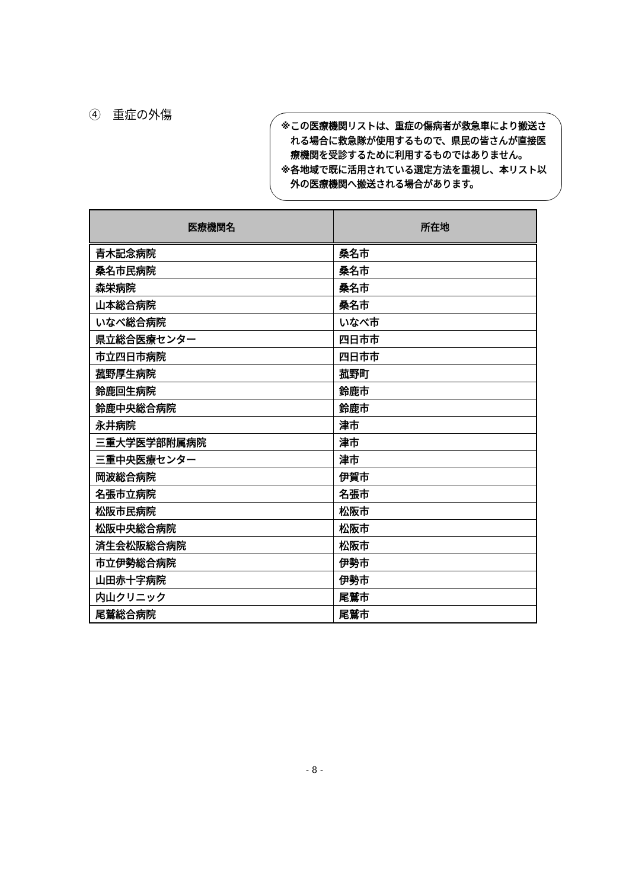④　重症の外傷
※この医療機関リストは、重症の傷病者が救急車により搬送される場合に救急隊が使用するもので、県民の皆さんが直接医療機関を受診するために利用するものではありません。
※各地域で既に活用されている選定方法を重視し、本リスト以外の医療機関へ搬送される場合があります。
| 医療機関名 | 所在地 |
| --- | --- |
| 青木記念病院 | 桑名市 |
| 桑名市民病院 | 桑名市 |
| 森栄病院 | 桑名市 |
| 山本総合病院 | 桑名市 |
| いなべ総合病院 | いなべ市 |
| 県立総合医療センター | 四日市市 |
| 市立四日市病院 | 四日市市 |
| 菰野厚生病院 | 菰野町 |
| 鈴鹿回生病院 | 鈴鹿市 |
| 鈴鹿中央総合病院 | 鈴鹿市 |
| 永井病院 | 津市 |
| 三重大学医学部附属病院 | 津市 |
| 三重中央医療センター | 津市 |
| 岡波総合病院 | 伊賀市 |
| 名張市立病院 | 名張市 |
| 松阪市民病院 | 松阪市 |
| 松阪中央総合病院 | 松阪市 |
| 済生会松阪総合病院 | 松阪市 |
| 市立伊勢総合病院 | 伊勢市 |
| 山田赤十字病院 | 伊勢市 |
| 内山クリニック | 尾鷲市 |
| 尾鷲総合病院 | 尾鷲市 |
- 8 -